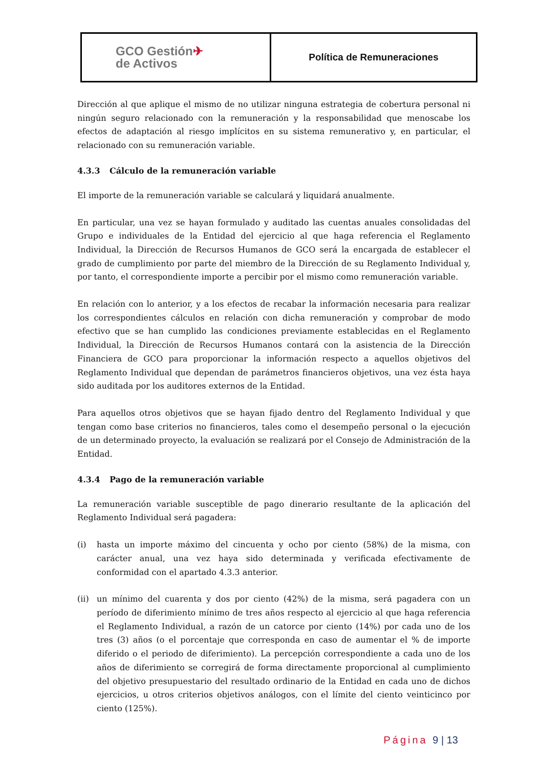| GCO Gestión ✈ de Activos | Política de Remuneraciones |
Dirección al que aplique el mismo de no utilizar ninguna estrategia de cobertura personal ni ningún seguro relacionado con la remuneración y la responsabilidad que menoscabe los efectos de adaptación al riesgo implícitos en su sistema remunerativo y, en particular, el relacionado con su remuneración variable.
4.3.3 Cálculo de la remuneración variable
El importe de la remuneración variable se calculará y liquidará anualmente.
En particular, una vez se hayan formulado y auditado las cuentas anuales consolidadas del Grupo e individuales de la Entidad del ejercicio al que haga referencia el Reglamento Individual, la Dirección de Recursos Humanos de GCO será la encargada de establecer el grado de cumplimiento por parte del miembro de la Dirección de su Reglamento Individual y, por tanto, el correspondiente importe a percibir por el mismo como remuneración variable.
En relación con lo anterior, y a los efectos de recabar la información necesaria para realizar los correspondientes cálculos en relación con dicha remuneración y comprobar de modo efectivo que se han cumplido las condiciones previamente establecidas en el Reglamento Individual, la Dirección de Recursos Humanos contará con la asistencia de la Dirección Financiera de GCO para proporcionar la información respecto a aquellos objetivos del Reglamento Individual que dependan de parámetros financieros objetivos, una vez ésta haya sido auditada por los auditores externos de la Entidad.
Para aquellos otros objetivos que se hayan fijado dentro del Reglamento Individual y que tengan como base criterios no financieros, tales como el desempeño personal o la ejecución de un determinado proyecto, la evaluación se realizará por el Consejo de Administración de la Entidad.
4.3.4 Pago de la remuneración variable
La remuneración variable susceptible de pago dinerario resultante de la aplicación del Reglamento Individual será pagadera:
(i) hasta un importe máximo del cincuenta y ocho por ciento (58%) de la misma, con carácter anual, una vez haya sido determinada y verificada efectivamente de conformidad con el apartado 4.3.3 anterior.
(ii)
un mínimo del cuarenta y dos por ciento (42%) de la misma, será pagadera con un período de diferimiento mínimo de tres años respecto al ejercicio al que haga referencia el Reglamento Individual, a razón de un catorce por ciento (14%) por cada uno de los tres (3) años (o el porcentaje que corresponda en caso de aumentar el % de importe diferido o el periodo de diferimiento). La percepción correspondiente a cada uno de los años de diferimiento se corregirá de forma directamente proporcional al cumplimiento del objetivo presupuestario del resultado ordinario de la Entidad en cada uno de dichos ejercicios, u otros criterios objetivos análogos, con el límite del ciento veinticinco por ciento (125%).
Página 9 | 13